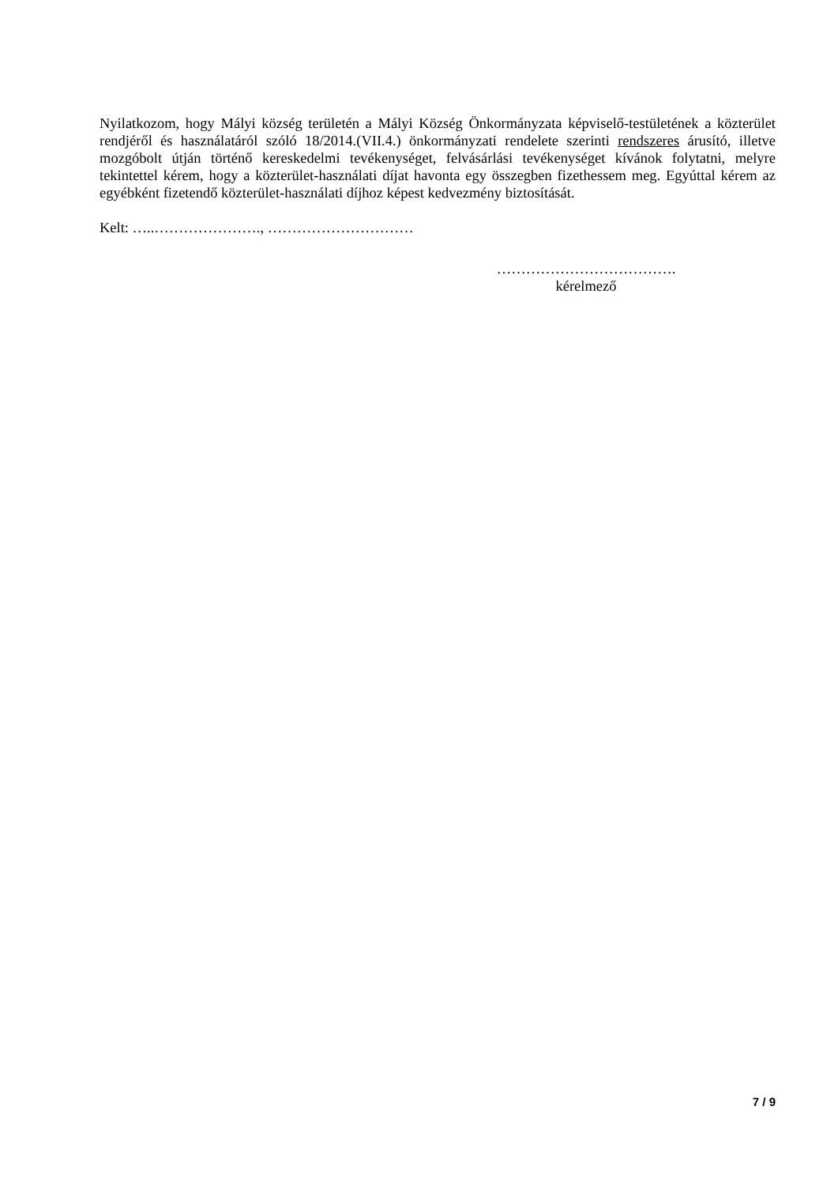Nyilatkozom, hogy Mályi község területén a Mályi Község Önkormányzata képviselő-testületének a közterület rendjéről és használatáról szóló 18/2014.(VII.4.) önkormányzati rendelete szerinti rendszeres árusító, illetve mozgóbolt útján történő kereskedelmi tevékenységet, felvásárlási tevékenységet kívánok folytatni, melyre tekintettel kérem, hogy a közterület-használati díjat havonta egy összegben fizethessem meg. Egyúttal kérem az egyébként fizetendő közterület-használati díjhoz képest kedvezmény biztosítását.
Kelt: …..…………………., …………………………
……………………………….
kérelmező
7 / 9